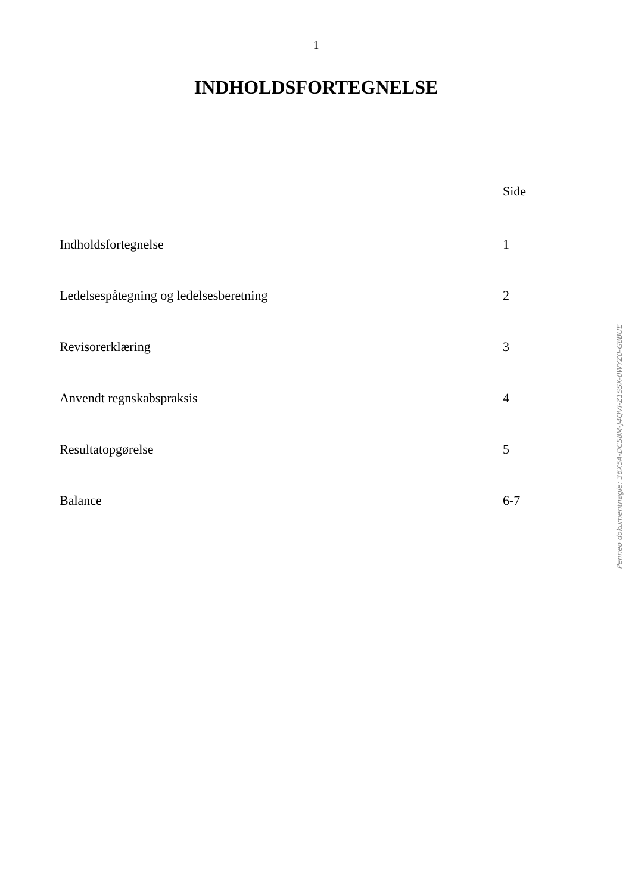1
INDHOLDSFORTEGNELSE
| | Side |
| --- | --- |
| Indholdsfortegnelse | 1 |
| Ledelsespåtegning og ledelsesberetning | 2 |
| Revisorerklæring | 3 |
| Anvendt regnskabspraksis | 4 |
| Resultatopgørelse | 5 |
| Balance | 6-7 |
Penneo dokumentnøgle: 36X5A-DCS8M-J4QVI-Z1SSX-0WYZ0-G8BUE